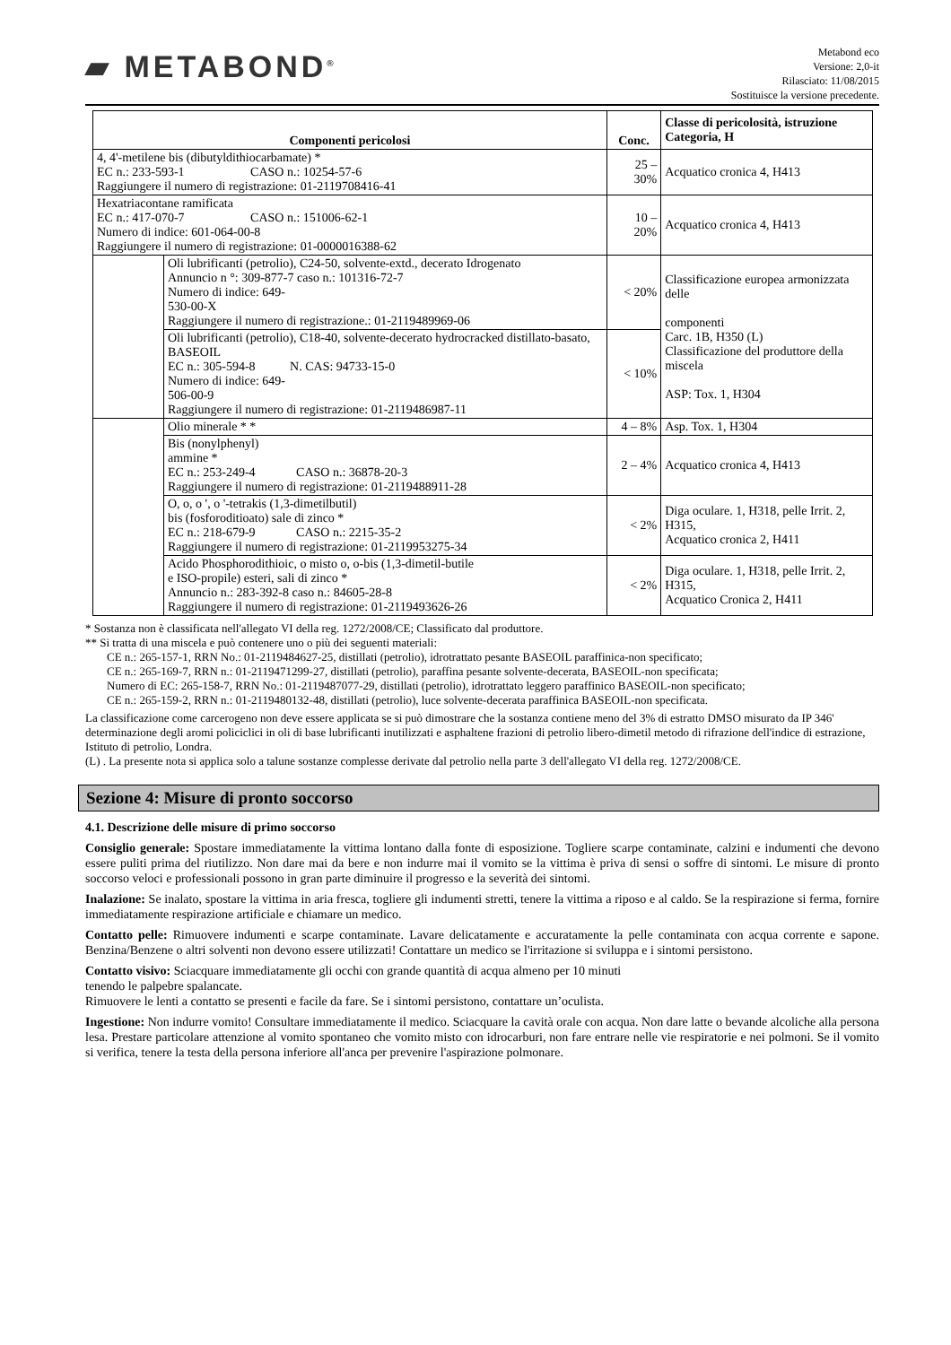▰ METABOND<sup>®</sup>
Metabond eco
Versione: 2,0-it
Rilasciato: 11/08/2015
Sostituisce la versione precedente.
| Componenti pericolosi | | Conc. | Classe di pericolosità, istruzione Categoria, H |
| --- | --- | --- | --- |
| 4, 4'-metilene bis (dibutyldithiocarbamate) * EC n.: 233-593-1 CASO n.: 10254-57-6 Raggiungere il numero di registrazione: 01-2119708416-41 | | 25 – 30% | Acquatico cronica 4, H413 |
| Hexatriacontane ramificata EC n.: 417-070-7 CASO n.: 151006-62-1 Numero di indice: 601-064-00-8 Raggiungere il numero di registrazione: 01-0000016388-62 | | 10 – 20% | Acquatico cronica 4, H413 |
| | Oli lubrificanti (petrolio), C24-50, solvente-extd., decerato Idrogenato Annuncio n °: 309-877-7 caso n.: 101316-72-7 Numero di indice: 649- 530-00-X Raggiungere il numero di registrazione.: 01-2119489969-06 | < 20% | Classificazione europea armonizzata delle componenti Carc. 1B, H350 (L) Classificazione del produttore della miscela ASP: Tox. 1, H304 |
| | Oli lubrificanti (petrolio), C18-40, solvente-decerato hydrocracked distillato-basato, BASEOIL EC n.: 305-594-8 N. CAS: 94733-15-0 Numero di indice: 649- 506-00-9 Raggiungere il numero di registrazione: 01-2119486987-11 | < 10% | |
| | Olio minerale * * | 4 – 8% | Asp. Tox. 1, H304 |
| | Bis (nonylphenyl) ammine * EC n.: 253-249-4 CASO n.: 36878-20-3 Raggiungere il numero di registrazione: 01-2119488911-28 | 2 – 4% | Acquatico cronica 4, H413 |
| | O, o, o ', o '-tetrakis (1,3-dimetilbutil) bis (fosforoditioato) sale di zinco * EC n.: 218-679-9 CASO n.: 2215-35-2 Raggiungere il numero di registrazione: 01-2119953275-34 | < 2% | Diga oculare. 1, H318, pelle Irrit. 2, H315, Acquatico cronica 2, H411 |
| | Acido Phosphorodithioic, o misto o, o-bis (1,3-dimetil-butile e ISO-propile) esteri, sali di zinco * Annuncio n.: 283-392-8 caso n.: 84605-28-8 Raggiungere il numero di registrazione: 01-2119493626-26 | < 2% | Diga oculare. 1, H318, pelle Irrit. 2, H315, Acquatico Cronica 2, H411 |
* Sostanza non è classificata nell'allegato VI della reg. 1272/2008/CE; Classificato dal produttore.
** Si tratta di una miscela e può contenere uno o più dei seguenti materiali:
CE n.: 265-157-1, RRN No.: 01-2119484627-25, distillati (petrolio), idrotrattato pesante BASEOIL paraffinica-non specificato;
CE n.: 265-169-7, RRN n.: 01-2119471299-27, distillati (petrolio), paraffina pesante solvente-decerata, BASEOIL-non specificata;
Numero di EC: 265-158-7, RRN No.: 01-2119487077-29, distillati (petrolio), idrotrattato leggero paraffinico BASEOIL-non specificato;
CE n.: 265-159-2, RRN n.: 01-2119480132-48, distillati (petrolio), luce solvente-decerata paraffinica BASEOIL-non specificata.
La classificazione come carcerogeno non deve essere applicata se si può dimostrare che la sostanza contiene meno del 3% di estratto DMSO misurato da IP 346' determinazione degli aromi policiclici in oli di base lubrificanti inutilizzati e asphaltene frazioni di petrolio libero-dimetil metodo di rifrazione dell'indice di estrazione, Istituto di petrolio, Londra.
(L) . La presente nota si applica solo a talune sostanze complesse derivate dal petrolio nella parte 3 dell'allegato VI della reg. 1272/2008/CE.
Sezione 4: Misure di pronto soccorso
4.1. Descrizione delle misure di primo soccorso
Consiglio generale: Spostare immediatamente la vittima lontano dalla fonte di esposizione. Togliere scarpe contaminate, calzini e indumenti che devono essere puliti prima del riutilizzo. Non dare mai da bere e non indurre mai il vomito se la vittima è priva di sensi o soffre di sintomi. Le misure di pronto soccorso veloci e professionali possono in gran parte diminuire il progresso e la severità dei sintomi.
Inalazione: Se inalato, spostare la vittima in aria fresca, togliere gli indumenti stretti, tenere la vittima a riposo e al caldo. Se la respirazione si ferma, fornire immediatamente respirazione artificiale e chiamare un medico.
Contatto pelle: Rimuovere indumenti e scarpe contaminate. Lavare delicatamente e accuratamente la pelle contaminata con acqua corrente e sapone. Benzina/Benzene o altri solventi non devono essere utilizzati! Contattare un medico se l'irritazione si sviluppa e i sintomi persistono.
Contatto visivo: Sciacquare immediatamente gli occhi con grande quantità di acqua almeno per 10 minuti
tenendo le palpebre spalancate.
Rimuovere le lenti a contatto se presenti e facile da fare. Se i sintomi persistono, contattare un’oculista.
Ingestione: Non indurre vomito! Consultare immediatamente il medico. Sciacquare la cavità orale con acqua. Non dare latte o bevande alcoliche alla persona lesa. Prestare particolare attenzione al vomito spontaneo che vomito misto con idrocarburi, non fare entrare nelle vie respiratorie e nei polmoni. Se il vomito si verifica, tenere la testa della persona inferiore all'anca per prevenire l'aspirazione polmonare.